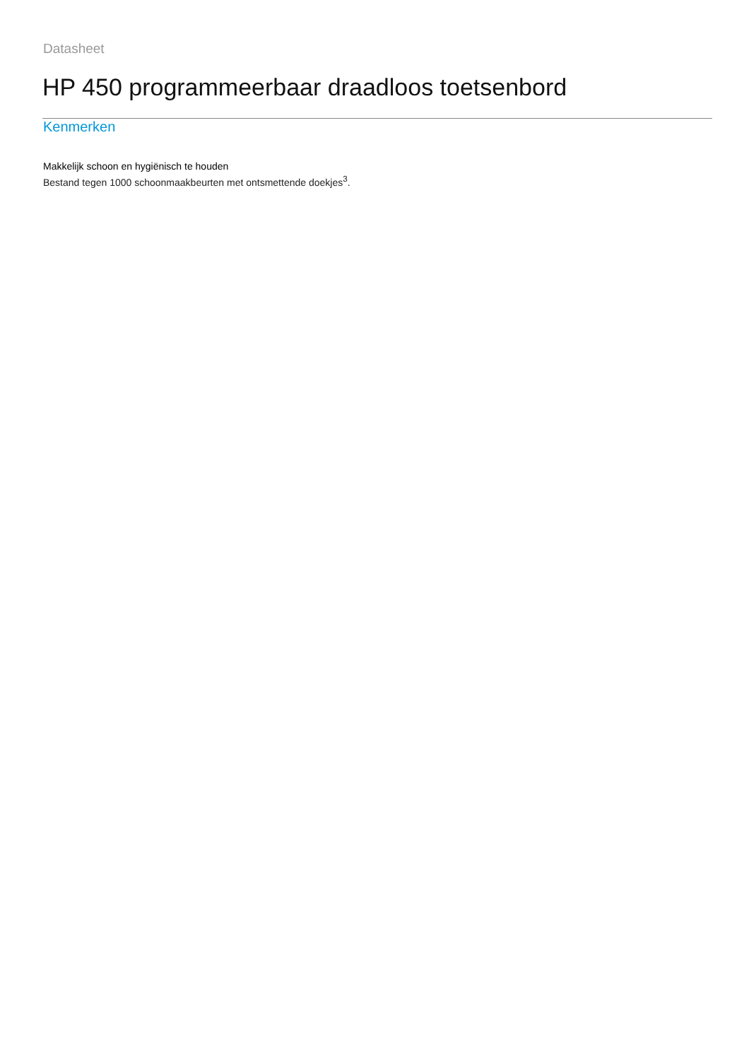Datasheet
HP 450 programmeerbaar draadloos toetsenbord
Kenmerken
Makkelijk schoon en hygiënisch te houden
Bestand tegen 1000 schoonmaakbeurten met ontsmettende doekjes<sup>3</sup>.